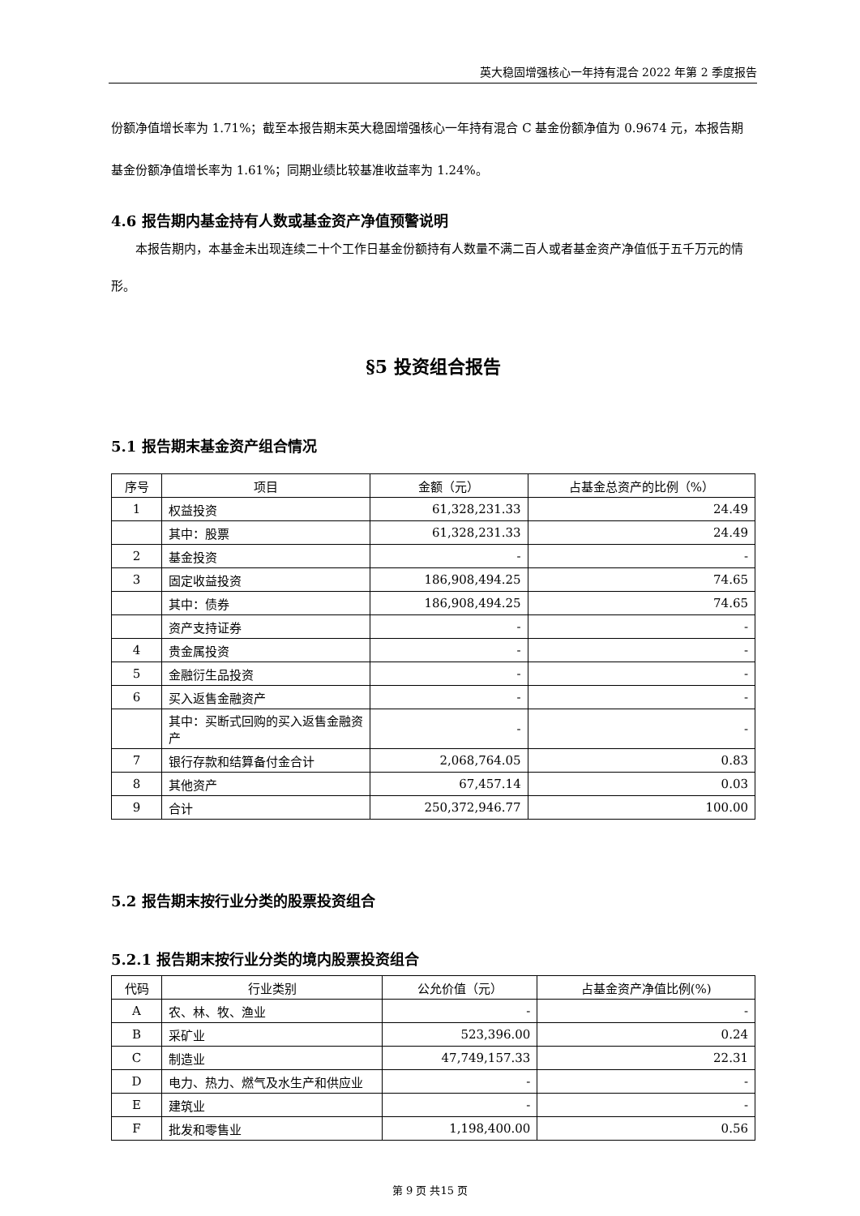英大稳固增强核心一年持有混合 2022 年第 2 季度报告
份额净值增长率为 1.71%；截至本报告期末英大稳固增强核心一年持有混合 C 基金份额净值为 0.9674 元，本报告期基金份额净值增长率为 1.61%；同期业绩比较基准收益率为 1.24%。
4.6 报告期内基金持有人数或基金资产净值预警说明
本报告期内，本基金未出现连续二十个工作日基金份额持有人数量不满二百人或者基金资产净值低于五千万元的情形。
§5 投资组合报告
5.1 报告期末基金资产组合情况
| 序号 | 项目 | 金额（元） | 占基金总资产的比例（%） |
| --- | --- | --- | --- |
| 1 | 权益投资 | 61,328,231.33 | 24.49 |
| | 其中：股票 | 61,328,231.33 | 24.49 |
| 2 | 基金投资 | - | - |
| 3 | 固定收益投资 | 186,908,494.25 | 74.65 |
| | 其中：债券 | 186,908,494.25 | 74.65 |
| | 资产支持证券 | - | - |
| 4 | 贵金属投资 | - | - |
| 5 | 金融衍生品投资 | - | - |
| 6 | 买入返售金融资产 | - | - |
| | 其中：买断式回购的买入返售金融资产 | - | - |
| 7 | 银行存款和结算备付金合计 | 2,068,764.05 | 0.83 |
| 8 | 其他资产 | 67,457.14 | 0.03 |
| 9 | 合计 | 250,372,946.77 | 100.00 |
5.2 报告期末按行业分类的股票投资组合
5.2.1 报告期末按行业分类的境内股票投资组合
| 代码 | 行业类别 | 公允价值（元） | 占基金资产净值比例(%) |
| --- | --- | --- | --- |
| A | 农、林、牧、渔业 | - | - |
| B | 采矿业 | 523,396.00 | 0.24 |
| C | 制造业 | 47,749,157.33 | 22.31 |
| D | 电力、热力、燃气及水生产和供应业 | - | - |
| E | 建筑业 | - | - |
| F | 批发和零售业 | 1,198,400.00 | 0.56 |
第 9 页 共15 页